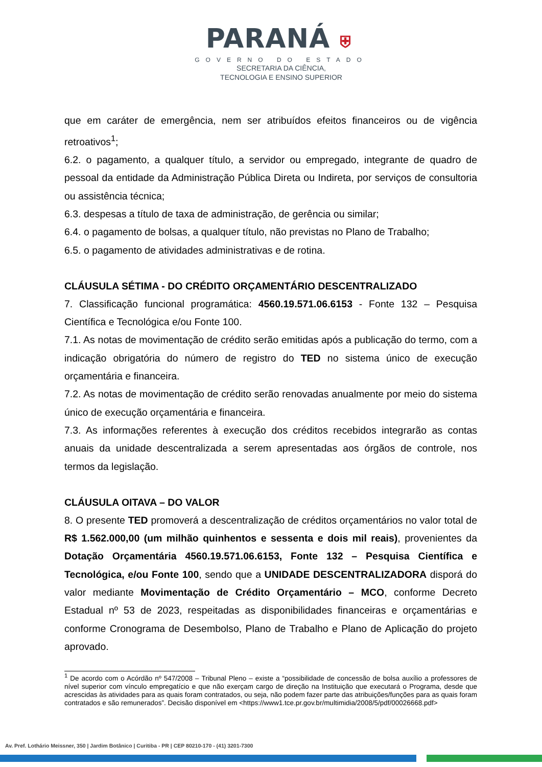PARANÁ ⛨
GOVERNO DO ESTADO
SECRETARIA DA CIÊNCIA,
TECNOLOGIA E ENSINO SUPERIOR
que em caráter de emergência, nem ser atribuídos efeitos financeiros ou de vigência retroativos<sup>1</sup>;
6.2. o pagamento, a qualquer título, a servidor ou empregado, integrante de quadro de pessoal da entidade da Administração Pública Direta ou Indireta, por serviços de consultoria ou assistência técnica;
6.3. despesas a título de taxa de administração, de gerência ou similar;
6.4. o pagamento de bolsas, a qualquer título, não previstas no Plano de Trabalho;
6.5. o pagamento de atividades administrativas e de rotina.
CLÁUSULA SÉTIMA - DO CRÉDITO ORÇAMENTÁRIO DESCENTRALIZADO
7. Classificação funcional programática: 4560.19.571.06.6153 - Fonte 132 – Pesquisa Científica e Tecnológica e/ou Fonte 100.
7.1. As notas de movimentação de crédito serão emitidas após a publicação do termo, com a indicação obrigatória do número de registro do TED no sistema único de execução orçamentária e financeira.
7.2. As notas de movimentação de crédito serão renovadas anualmente por meio do sistema único de execução orçamentária e financeira.
7.3. As informações referentes à execução dos créditos recebidos integrarão as contas anuais da unidade descentralizada a serem apresentadas aos órgãos de controle, nos termos da legislação.
CLÁUSULA OITAVA – DO VALOR
8. O presente TED promoverá a descentralização de créditos orçamentários no valor total de R$ 1.562.000,00 (um milhão quinhentos e sessenta e dois mil reais), provenientes da Dotação Orçamentária 4560.19.571.06.6153, Fonte 132 – Pesquisa Científica e Tecnológica, e/ou Fonte 100, sendo que a UNIDADE DESCENTRALIZADORA disporá do valor mediante Movimentação de Crédito Orçamentário – MCO, conforme Decreto Estadual nº 53 de 2023, respeitadas as disponibilidades financeiras e orçamentárias e conforme Cronograma de Desembolso, Plano de Trabalho e Plano de Aplicação do projeto aprovado.
<sup>1</sup> De acordo com o Acórdão nº 547/2008 – Tribunal Pleno – existe a “possibilidade de concessão de bolsa auxílio a professores de nível superior com vínculo empregatício e que não exerçam cargo de direção na Instituição que executará o Programa, desde que acrescidas às atividades para as quais foram contratados, ou seja, não podem fazer parte das atribuições/funções para as quais foram contratados e são remunerados”. Decisão disponível em <https://www1.tce.pr.gov.br/multimidia/2008/5/pdf/00026668.pdf>
Av. Pref. Lothário Meissner, 350 | Jardim Botânico | Curitiba - PR | CEP 80210-170 - (41) 3201-7300